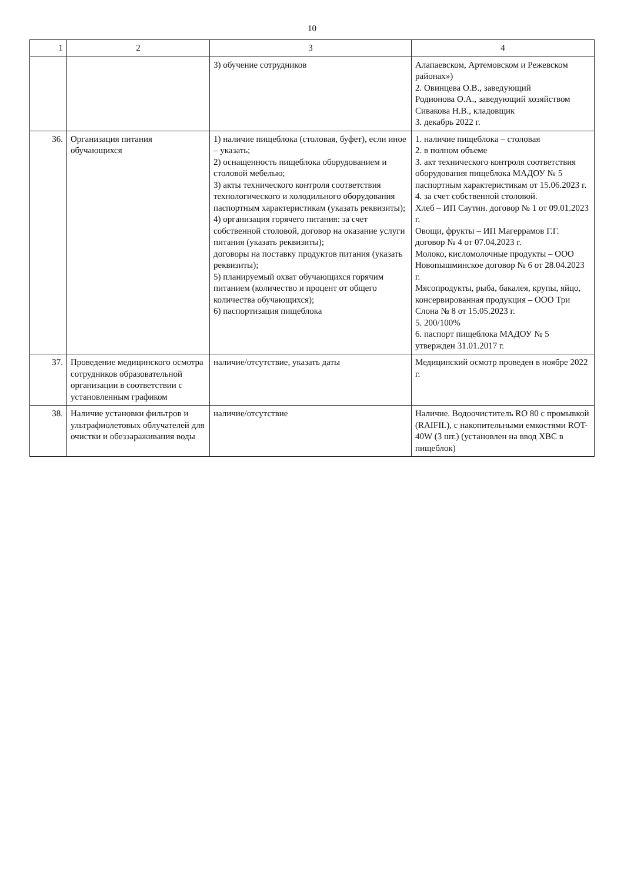10
| 1 | 2 | 3 | 4 |
| --- | --- | --- | --- |
| | | 3) обучение сотрудников | Алапаевском, Артемовском и Режевском районах») 2. Овинцева О.В., заведующий Родионова О.А., заведующий хозяйством Сивакова Н.В., кладовщик 3. декабрь 2022 г. |
| 36. | Организация питания обучающихся | 1) наличие пищеблока (столовая, буфет), если иное – указать; 2) оснащенность пищеблока оборудованием и столовой мебелью; 3) акты технического контроля соответствия технологического и холодильного оборудования паспортным характеристикам (указать реквизиты); 4) организация горячего питания: за счет собственной столовой, договор на оказание услуги питания (указать реквизиты); договоры на поставку продуктов питания (указать реквизиты); 5) планируемый охват обучающихся горячим питанием (количество и процент от общего количества обучающихся); 6) паспортизация пищеблока | 1. наличие пищеблока – столовая 2. в полном объеме 3. акт технического контроля соответствия оборудования пищеблока МАДОУ № 5 паспортным характеристикам от 15.06.2023 г. 4. за счет собственной столовой. Хлеб – ИП Саутин. договор № 1 от 09.01.2023 г. Овощи, фрукты – ИП Магеррамов Г.Г. договор № 4 от 07.04.2023 г. Молоко, кисломолочные продукты – ООО Новопышминское договор № 6 от 28.04.2023 г. Мясопродукты, рыба, бакалея, крупы, яйцо, консервированная продукция – ООО Три Слона № 8 от 15.05.2023 г. 5. 200/100% 6. паспорт пищеблока МАДОУ № 5 утвержден 31.01.2017 г. |
| 37. | Проведение медицинского осмотра сотрудников образовательной организации в соответствии с установленным графиком | наличие/отсутствие, указать даты | Медицинский осмотр проведен в ноябре 2022 г. |
| 38. | Наличие установки фильтров и ультрафиолетовых облучателей для очистки и обеззараживания воды | наличие/отсутствие | Наличие. Водоочиститель RO 80 с промывкой (RAIFIL), с накопительными емкостями ROT-40W (3 шт.) (установлен на ввод ХВС в пищеблок) |